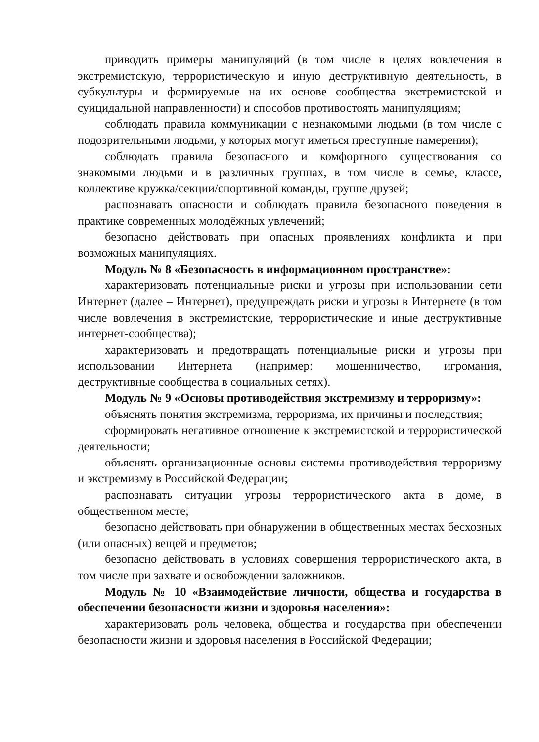приводить примеры манипуляций (в том числе в целях вовлечения в экстремистскую, террористическую и иную деструктивную деятельность, в субкультуры и формируемые на их основе сообщества экстремистской и суицидальной направленности) и способов противостоять манипуляциям;
соблюдать правила коммуникации с незнакомыми людьми (в том числе с подозрительными людьми, у которых могут иметься преступные намерения);
соблюдать правила безопасного и комфортного существования со знакомыми людьми и в различных группах, в том числе в семье, классе, коллективе кружка/секции/спортивной команды, группе друзей;
распознавать опасности и соблюдать правила безопасного поведения в практике современных молодёжных увлечений;
безопасно действовать при опасных проявлениях конфликта и при возможных манипуляциях.
Модуль № 8 «Безопасность в информационном пространстве»:
характеризовать потенциальные риски и угрозы при использовании сети Интернет (далее – Интернет), предупреждать риски и угрозы в Интернете (в том числе вовлечения в экстремистские, террористические и иные деструктивные интернет-сообщества);
характеризовать и предотвращать потенциальные риски и угрозы при использовании Интернета (например: мошенничество, игромания, деструктивные сообщества в социальных сетях).
Модуль № 9 «Основы противодействия экстремизму и терроризму»:
объяснять понятия экстремизма, терроризма, их причины и последствия;
сформировать негативное отношение к экстремистской и террористической деятельности;
объяснять организационные основы системы противодействия терроризму и экстремизму в Российской Федерации;
распознавать ситуации угрозы террористического акта в доме, в общественном месте;
безопасно действовать при обнаружении в общественных местах бесхозных (или опасных) вещей и предметов;
безопасно действовать в условиях совершения террористического акта, в том числе при захвате и освобождении заложников.
Модуль № 10 «Взаимодействие личности, общества и государства в обеспечении безопасности жизни и здоровья населения»:
характеризовать роль человека, общества и государства при обеспечении безопасности жизни и здоровья населения в Российской Федерации;